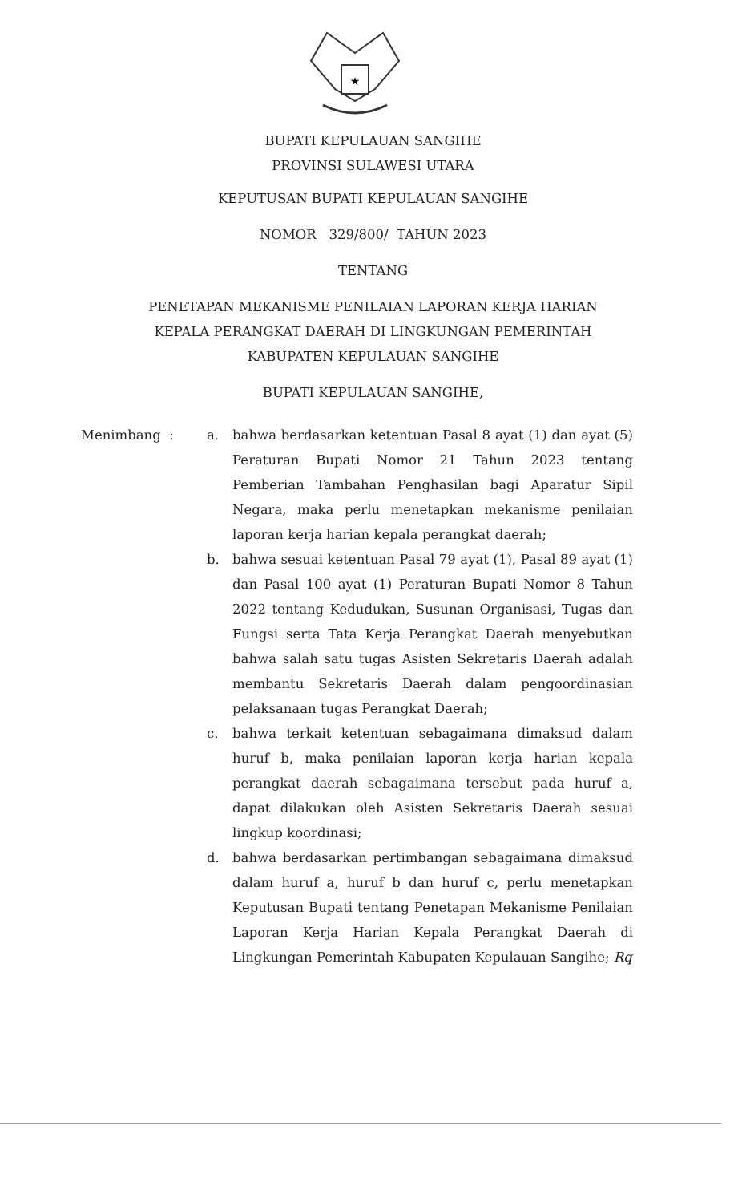★
BUPATI KEPULAUAN SANGIHE
PROVINSI SULAWESI UTARA
KEPUTUSAN BUPATI KEPULAUAN SANGIHE
NOMOR 329/800/ TAHUN 2023
TENTANG
PENETAPAN MEKANISME PENILAIAN LAPORAN KERJA HARIAN
KEPALA PERANGKAT DAERAH DI LINGKUNGAN PEMERINTAH
KABUPATEN KEPULAUAN SANGIHE
BUPATI KEPULAUAN SANGIHE,
Menimbang : a. bahwa berdasarkan ketentuan Pasal 8 ayat (1) dan ayat (5) Peraturan Bupati Nomor 21 Tahun 2023 tentang Pemberian Tambahan Penghasilan bagi Aparatur Sipil Negara, maka perlu menetapkan mekanisme penilaian laporan kerja harian kepala perangkat daerah;
b. bahwa sesuai ketentuan Pasal 79 ayat (1), Pasal 89 ayat (1) dan Pasal 100 ayat (1) Peraturan Bupati Nomor 8 Tahun 2022 tentang Kedudukan, Susunan Organisasi, Tugas dan Fungsi serta Tata Kerja Perangkat Daerah menyebutkan bahwa salah satu tugas Asisten Sekretaris Daerah adalah membantu Sekretaris Daerah dalam pengoordinasian pelaksanaan tugas Perangkat Daerah;
c. bahwa terkait ketentuan sebagaimana dimaksud dalam huruf b, maka penilaian laporan kerja harian kepala perangkat daerah sebagaimana tersebut pada huruf a, dapat dilakukan oleh Asisten Sekretaris Daerah sesuai lingkup koordinasi;
d. bahwa berdasarkan pertimbangan sebagaimana dimaksud dalam huruf a, huruf b dan huruf c, perlu menetapkan Keputusan Bupati tentang Penetapan Mekanisme Penilaian Laporan Kerja Harian Kepala Perangkat Daerah di Lingkungan Pemerintah Kabupaten Kepulauan Sangihe; Rq